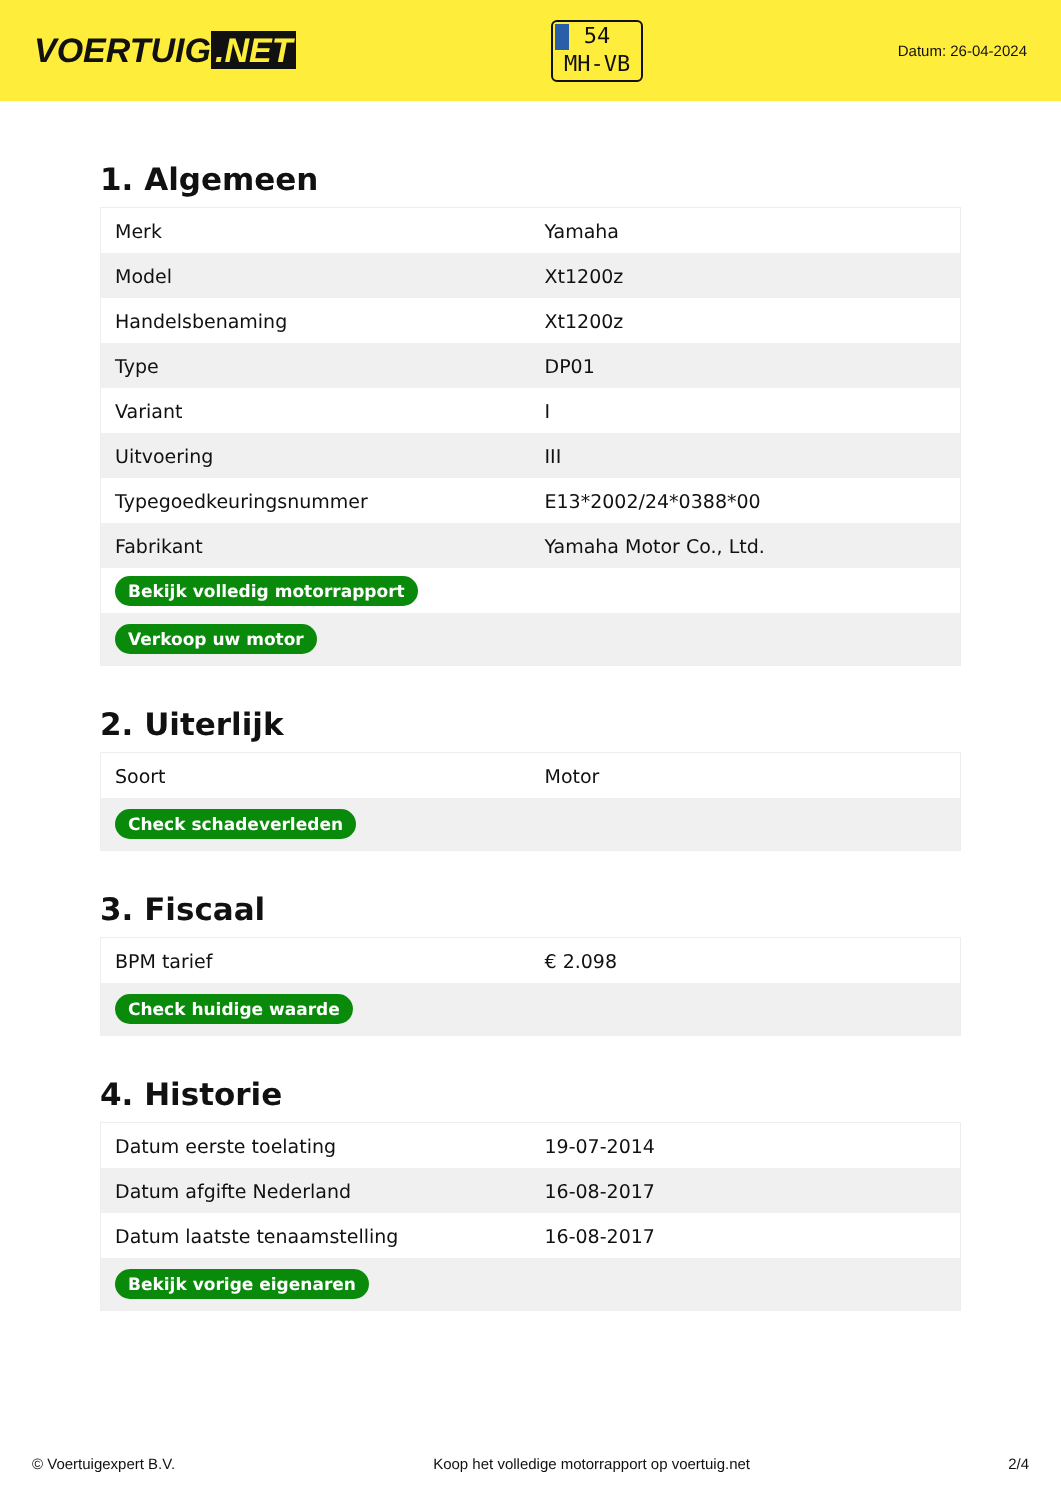VOERTUIG.NET
54
MH-VB
Datum: 26-04-2024
1. Algemeen
| Merk | Yamaha |
| Model | Xt1200z |
| Handelsbenaming | Xt1200z |
| Type | DP01 |
| Variant | I |
| Uitvoering | III |
| Typegoedkeuringsnummer | E13*2002/24*0388*00 |
| Fabrikant | Yamaha Motor Co., Ltd. |
| Bekijk volledig motorrapport | |
| Verkoop uw motor | |
2. Uiterlijk
| Soort | Motor |
| Check schadeverleden | |
3. Fiscaal
| BPM tarief | € 2.098 |
| Check huidige waarde | |
4. Historie
| Datum eerste toelating | 19-07-2014 |
| Datum afgifte Nederland | 16-08-2017 |
| Datum laatste tenaamstelling | 16-08-2017 |
| Bekijk vorige eigenaren | |
© Voertuigexpert B.V. Koop het volledige motorrapport op voertuig.net 2/4